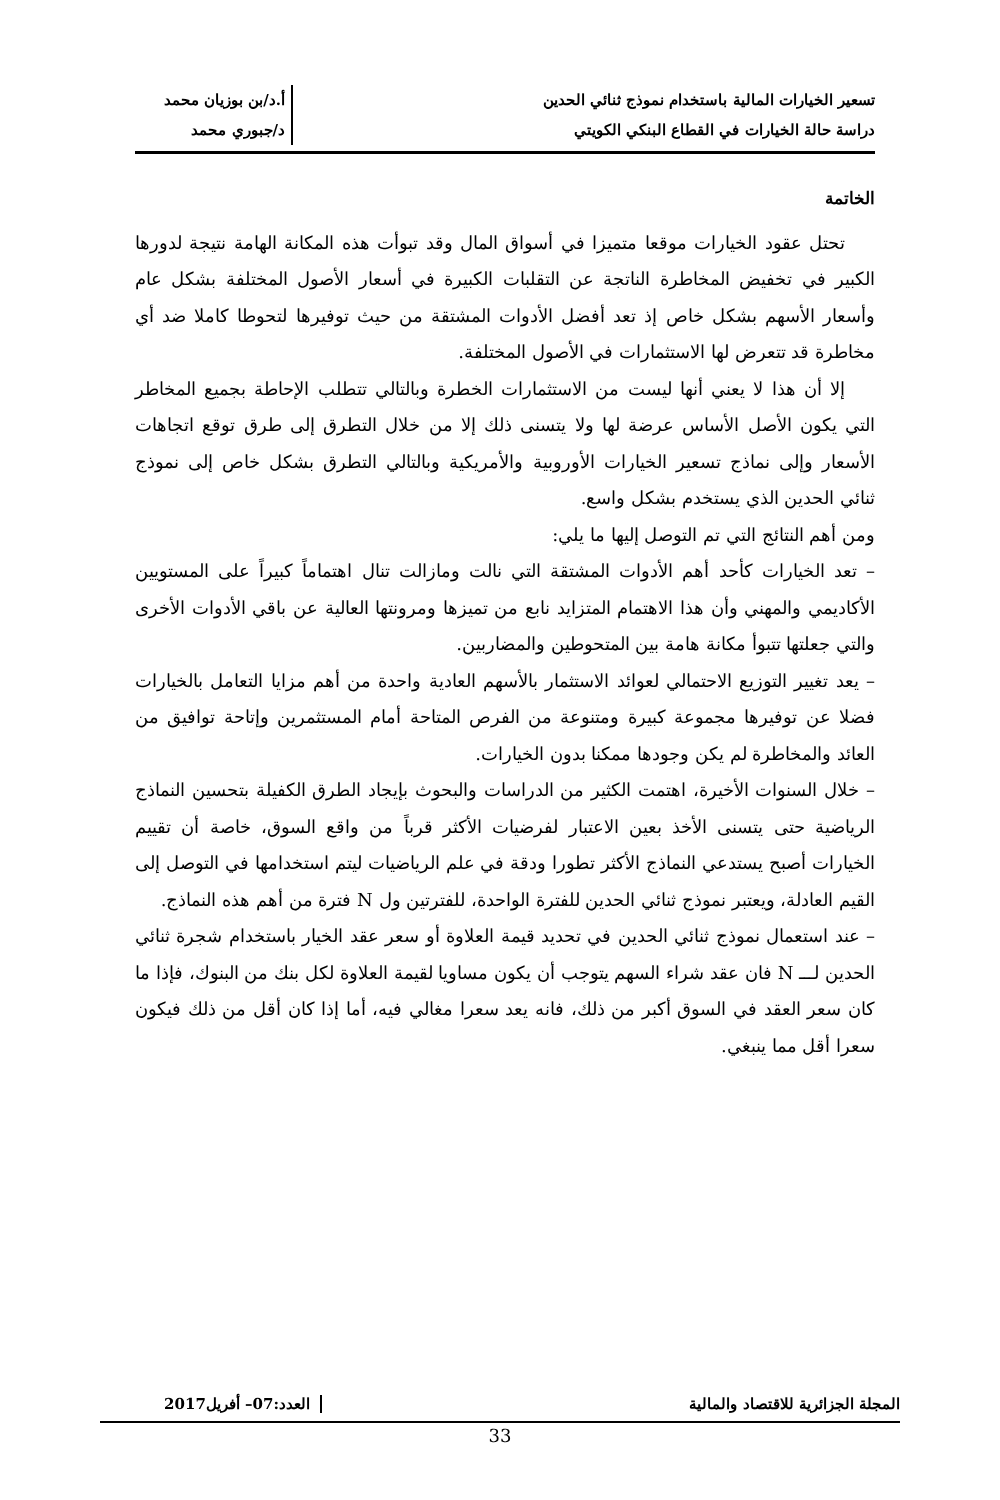تسعير الخيارات المالية باستخدام نموذج ثنائي الحدين
دراسة حالة الخيارات في القطاع البنكي الكويتي
أ.د/بن بوزيان محمد
د/جبوري محمد
الخاتمة
تحتل عقود الخيارات موقعا متميزا في أسواق المال وقد تبوأت هذه المكانة الهامة نتيجة لدورها الكبير في تخفيض المخاطرة الناتجة عن التقلبات الكبيرة في أسعار الأصول المختلفة بشكل عام وأسعار الأسهم بشكل خاص إذ تعد أفضل الأدوات المشتقة من حيث توفيرها لتحوطا كاملا ضد أي مخاطرة قد تتعرض لها الاستثمارات في الأصول المختلفة.
إلا أن هذا لا يعني أنها ليست من الاستثمارات الخطرة وبالتالي تتطلب الإحاطة بجميع المخاطر التي يكون الأصل الأساس عرضة لها ولا يتسنى ذلك إلا من خلال التطرق إلى طرق توقع اتجاهات الأسعار وإلى نماذج تسعير الخيارات الأوروبية والأمريكية وبالتالي التطرق بشكل خاص إلى نموذج ثنائي الحدين الذي يستخدم بشكل واسع.
ومن أهم النتائج التي تم التوصل إليها ما يلي:
– تعد الخيارات كأحد أهم الأدوات المشتقة التي نالت ومازالت تنال اهتماماً كبيراً على المستويين الأكاديمي والمهني وأن هذا الاهتمام المتزايد نابع من تميزها ومرونتها العالية عن باقي الأدوات الأخرى والتي جعلتها تتبوأ مكانة هامة بين المتحوطين والمضاربين.
– يعد تغيير التوزيع الاحتمالي لعوائد الاستثمار بالأسهم العادية واحدة من أهم مزايا التعامل بالخيارات فضلا عن توفيرها مجموعة كبيرة ومتنوعة من الفرص المتاحة أمام المستثمرين وإتاحة توافيق من العائد والمخاطرة لم يكن وجودها ممكنا بدون الخيارات.
– خلال السنوات الأخيرة، اهتمت الكثير من الدراسات والبحوث بإيجاد الطرق الكفيلة بتحسين النماذج الرياضية حتى يتسنى الأخذ بعين الاعتبار لفرضيات الأكثر قرباً من واقع السوق، خاصة أن تقييم الخيارات أصبح يستدعي النماذج الأكثر تطورا ودقة في علم الرياضيات ليتم استخدامها في التوصل إلى القيم العادلة، ويعتبر نموذج ثنائي الحدين للفترة الواحدة، للفترتين ول N فترة من أهم هذه النماذج.
– عند استعمال نموذج ثنائي الحدين في تحديد قيمة العلاوة أو سعر عقد الخيار باستخدام شجرة ثنائي الحدين لـــ N فان عقد شراء السهم يتوجب أن يكون مساويا لقيمة العلاوة لكل بنك من البنوك، فإذا ما كان سعر العقد في السوق أكبر من ذلك، فانه يعد سعرا مغالي فيه، أما إذا كان أقل من ذلك فيكون سعرا أقل مما ينبغي.
المجلة الجزائرية للاقتصاد والمالية
العدد:07– أفريل2017
33